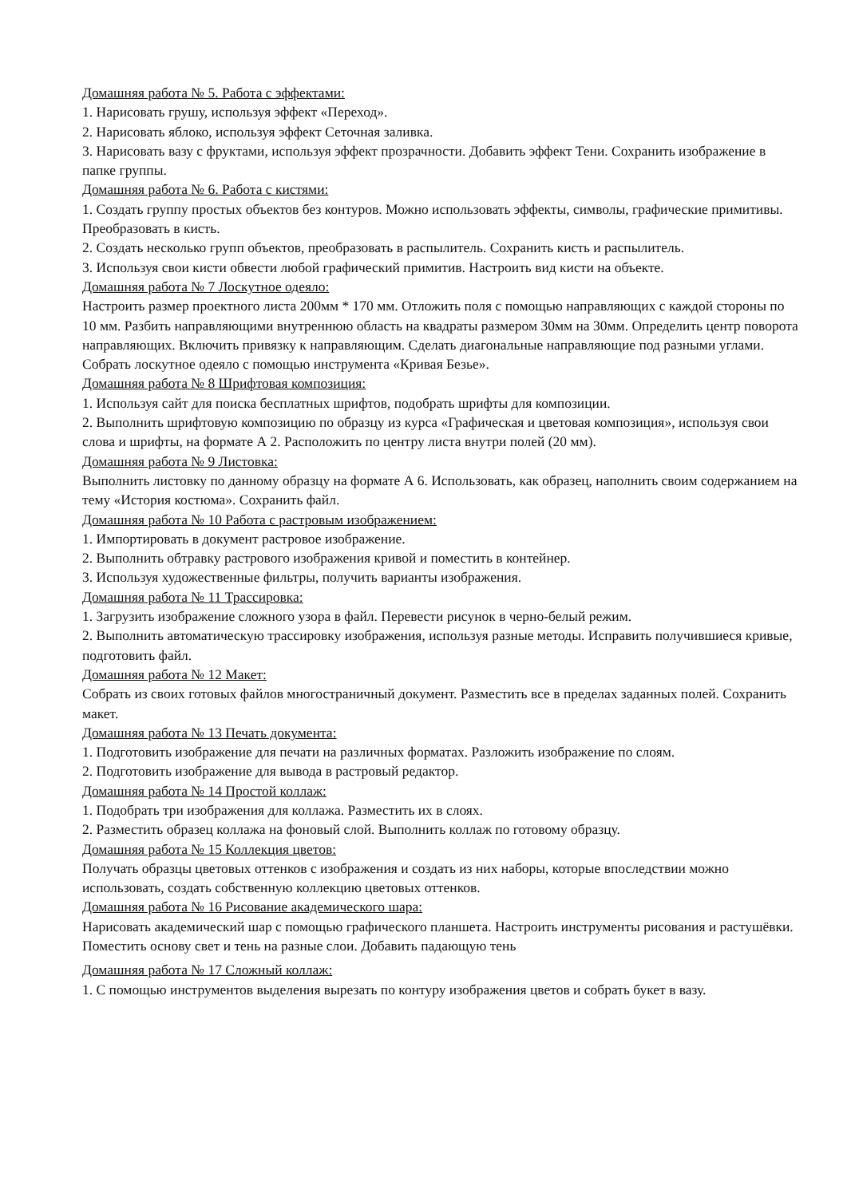Домашняя работа № 5. Работа с эффектами:
1. Нарисовать грушу, используя эффект «Переход».
2. Нарисовать яблоко, используя эффект Сеточная заливка.
3. Нарисовать вазу с фруктами, используя эффект прозрачности. Добавить эффект Тени. Сохранить изображение в папке группы.
Домашняя работа № 6. Работа с кистями:
1. Создать группу простых объектов без контуров. Можно использовать эффекты, символы, графические примитивы. Преобразовать в кисть.
2. Создать несколько групп объектов, преобразовать в распылитель. Сохранить кисть и распылитель.
3. Используя свои кисти обвести любой графический примитив. Настроить вид кисти на объекте.
Домашняя работа № 7 Лоскутное одеяло:
Настроить размер проектного листа 200мм * 170 мм. Отложить поля с помощью направляющих с каждой стороны по 10 мм. Разбить направляющими внутреннюю область на квадраты размером 30мм на 30мм. Определить центр поворота направляющих. Включить привязку к направляющим. Сделать диагональные направляющие под разными углами. Собрать лоскутное одеяло с помощью инструмента «Кривая Безье».
Домашняя работа № 8 Шрифтовая композиция:
1. Используя сайт для поиска бесплатных шрифтов, подобрать шрифты для композиции.
2. Выполнить шрифтовую композицию по образцу из курса «Графическая и цветовая композиция», используя свои слова и шрифты, на формате А 2. Расположить по центру листа внутри полей (20 мм).
Домашняя работа № 9 Листовка:
Выполнить листовку по данному образцу на формате А 6. Использовать, как образец, наполнить своим содержанием на тему «История костюма». Сохранить файл.
Домашняя работа № 10 Работа с растровым изображением:
1. Импортировать в документ растровое изображение.
2. Выполнить обтравку растрового изображения кривой и поместить в контейнер.
3. Используя художественные фильтры, получить варианты изображения.
Домашняя работа № 11 Трассировка:
1. Загрузить изображение сложного узора в файл. Перевести рисунок в черно-белый режим.
2. Выполнить автоматическую трассировку изображения, используя разные методы. Исправить получившиеся кривые, подготовить файл.
Домашняя работа № 12 Макет:
Собрать из своих готовых файлов многостраничный документ. Разместить все в пределах заданных полей. Сохранить макет.
Домашняя работа № 13 Печать документа:
1. Подготовить изображение для печати на различных форматах. Разложить изображение по слоям.
2. Подготовить изображение для вывода в растровый редактор.
Домашняя работа № 14 Простой коллаж:
1. Подобрать три изображения для коллажа. Разместить их в слоях.
2. Разместить образец коллажа на фоновый слой. Выполнить коллаж по готовому образцу.
Домашняя работа № 15 Коллекция цветов:
Получать образцы цветовых оттенков с изображения и создать из них наборы, которые впоследствии можно использовать, создать собственную коллекцию цветовых оттенков.
Домашняя работа № 16 Рисование академического шара:
Нарисовать академический шар с помощью графического планшета. Настроить инструменты рисования и растушёвки. Поместить основу свет и тень на разные слои. Добавить падающую тень
Домашняя работа № 17 Сложный коллаж:
1. С помощью инструментов выделения вырезать по контуру изображения цветов и собрать букет в вазу.